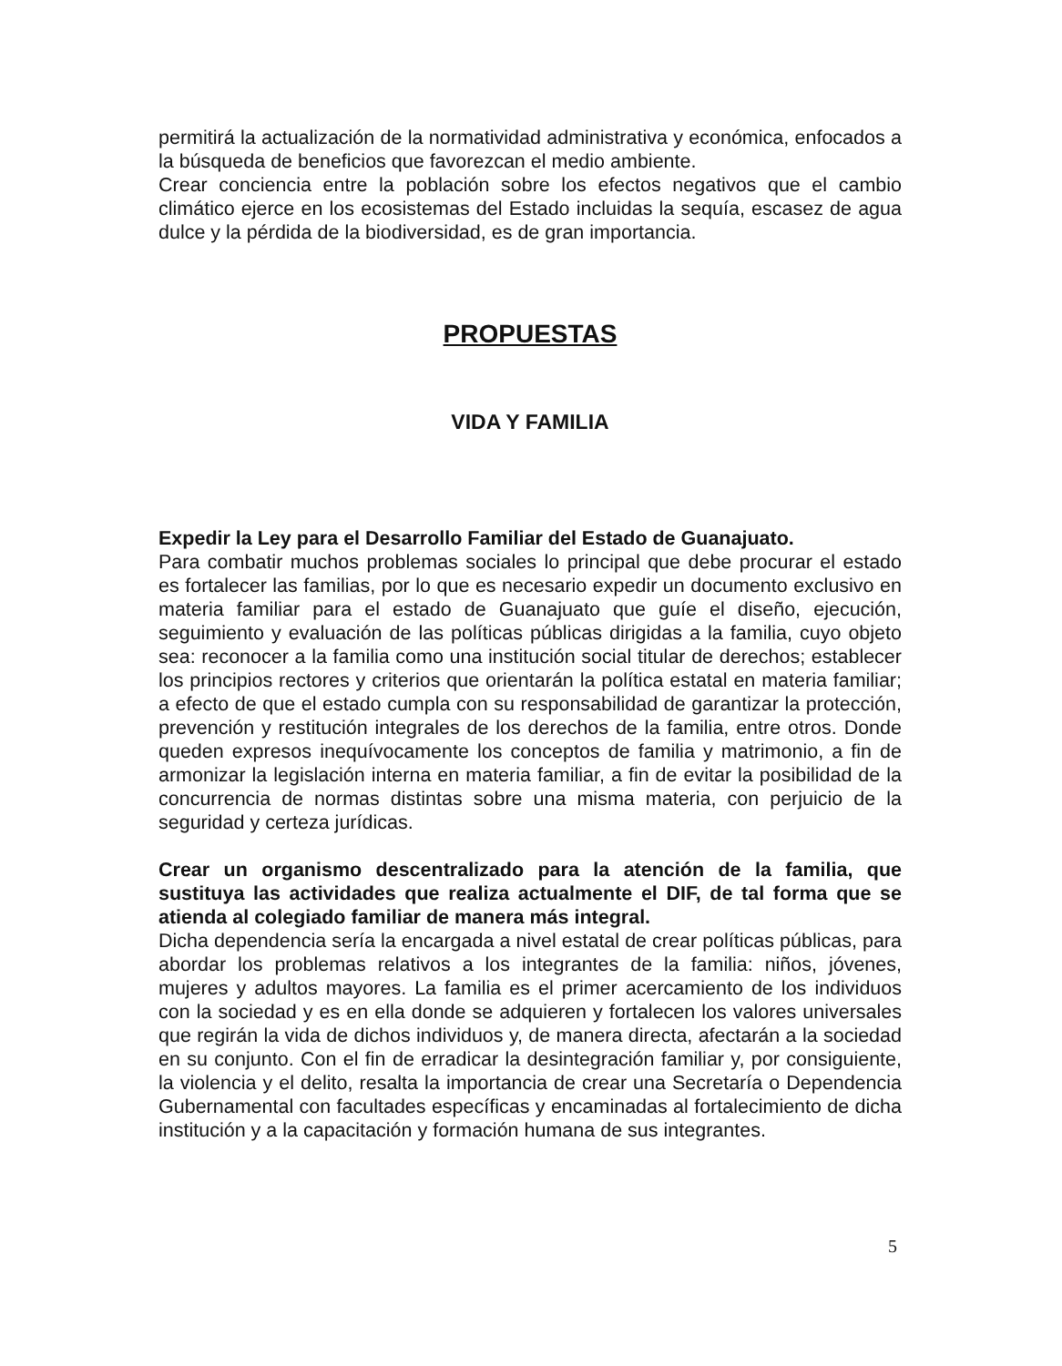permitirá la actualización de la normatividad administrativa y económica, enfocados a la búsqueda de beneficios que favorezcan el medio ambiente.
Crear conciencia entre la población sobre los efectos negativos que el cambio climático ejerce en los ecosistemas del Estado incluidas la sequía, escasez de agua dulce y la pérdida de la biodiversidad, es de gran importancia.
PROPUESTAS
VIDA Y FAMILIA
Expedir la Ley para el Desarrollo Familiar del Estado de Guanajuato.
Para combatir muchos problemas sociales lo principal que debe procurar el estado es fortalecer las familias, por lo que es necesario expedir un documento exclusivo en materia familiar para el estado de Guanajuato que guíe el diseño, ejecución, seguimiento y evaluación de las políticas públicas dirigidas a la familia, cuyo objeto sea: reconocer a la familia como una institución social titular de derechos; establecer los principios rectores y criterios que orientarán la política estatal en materia familiar; a efecto de que el estado cumpla con su responsabilidad de garantizar la protección, prevención y restitución integrales de los derechos de la familia, entre otros. Donde queden expresos inequívocamente los conceptos de familia y matrimonio, a fin de armonizar la legislación interna en materia familiar, a fin de evitar la posibilidad de la concurrencia de normas distintas sobre una misma materia, con perjuicio de la seguridad y certeza jurídicas.
Crear un organismo descentralizado para la atención de la familia, que sustituya las actividades que realiza actualmente el DIF, de tal forma que se atienda al colegiado familiar de manera más integral.
Dicha dependencia sería la encargada a nivel estatal de crear políticas públicas, para abordar los problemas relativos a los integrantes de la familia: niños, jóvenes, mujeres y adultos mayores. La familia es el primer acercamiento de los individuos con la sociedad y es en ella donde se adquieren y fortalecen los valores universales que regirán la vida de dichos individuos y, de manera directa, afectarán a la sociedad en su conjunto. Con el fin de erradicar la desintegración familiar y, por consiguiente, la violencia y el delito, resalta la importancia de crear una Secretaría o Dependencia Gubernamental con facultades específicas y encaminadas al fortalecimiento de dicha institución y a la capacitación y formación humana de sus integrantes.
5